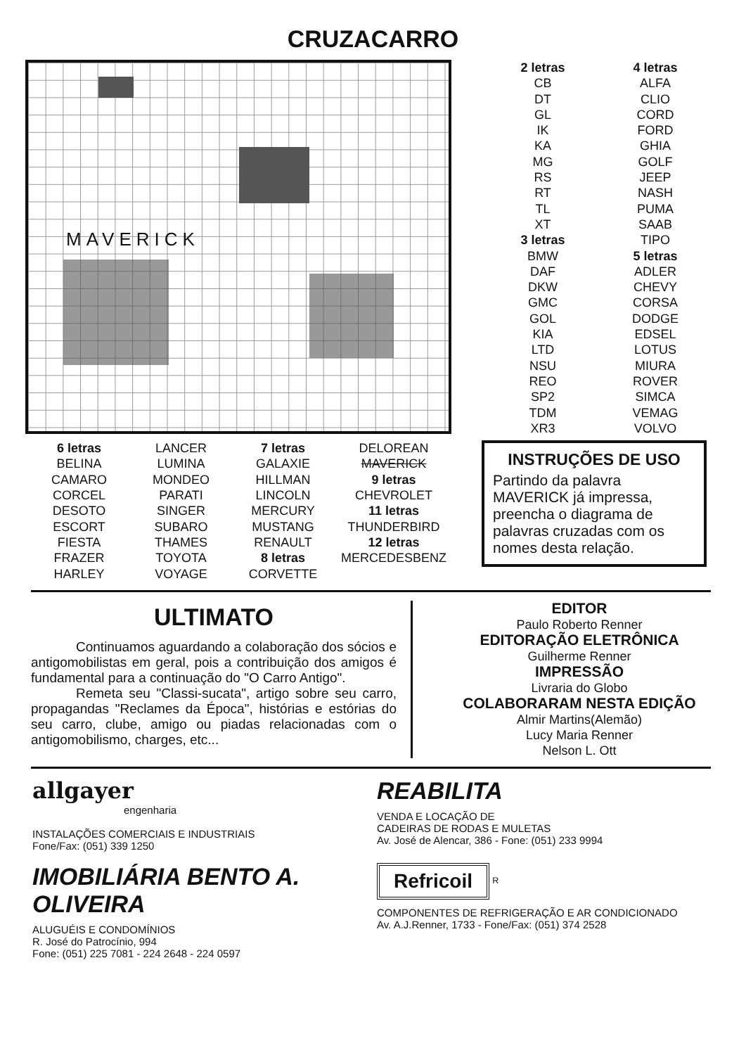CRUZACARRO
MAVERICK
2 letras
CB
DT
GL
IK
KA
MG
RS
RT
TL
XT
3 letras
BMW
DAF
DKW
GMC
GOL
KIA
LTD
NSU
REO
SP2
TDM
XR3
4 letras
ALFA
CLIO
CORD
FORD
GHIA
GOLF
JEEP
NASH
PUMA
SAAB
TIPO
5 letras
ADLER
CHEVY
CORSA
DODGE
EDSEL
LOTUS
MIURA
ROVER
SIMCA
VEMAG
VOLVO
6 letras
BELINA
CAMARO
CORCEL
DESOTO
ESCORT
FIESTA
FRAZER
HARLEY
LANCER
LUMINA
MONDEO
PARATI
SINGER
SUBARO
THAMES
TOYOTA
VOYAGE
7 letras
GALAXIE
HILLMAN
LINCOLN
MERCURY
MUSTANG
RENAULT
8 letras
CORVETTE
DELOREAN
MAVERICK
9 letras
CHEVROLET
11 letras
THUNDERBIRD
12 letras
MERCEDESBENZ
INSTRUÇÕES DE USO
Partindo da palavra MAVERICK já impressa, preencha o diagrama de palavras cruzadas com os nomes desta relação.
ULTIMATO
Continuamos aguardando a colaboração dos sócios e antigomobilistas em geral, pois a contribuição dos amigos é fundamental para a continuação do "O Carro Antigo".
Remeta seu "Classi-sucata", artigo sobre seu carro, propagandas "Reclames da Época", histórias e estórias do seu carro, clube, amigo ou piadas relacionadas com o antigomobilismo, charges, etc...
EDITOR
Paulo Roberto Renner
EDITORAÇÃO ELETRÔNICA
Guilherme Renner
IMPRESSÃO
Livraria do Globo
COLABORARAM NESTA EDIÇÃO
Almir Martins(Alemão)
Lucy Maria Renner
Nelson L. Ott
allgayer
engenharia
INSTALAÇÕES COMERCIAIS E INDUSTRIAIS
Fone/Fax: (051) 339 1250
REABILITA
VENDA E LOCAÇÃO DE
CADEIRAS DE RODAS E MULETAS
Av. José de Alencar, 386 - Fone: (051) 233 9994
IMOBILIÁRIA BENTO A. OLIVEIRA
ALUGUÉIS E CONDOMÍNIOS
R. José do Patrocínio, 994
Fone: (051) 225 7081 - 224 2648 - 224 0597
Refricoil
<sup>R</sup>
COMPONENTES DE REFRIGERAÇÃO E AR CONDICIONADO
Av. A.J.Renner, 1733 - Fone/Fax: (051) 374 2528